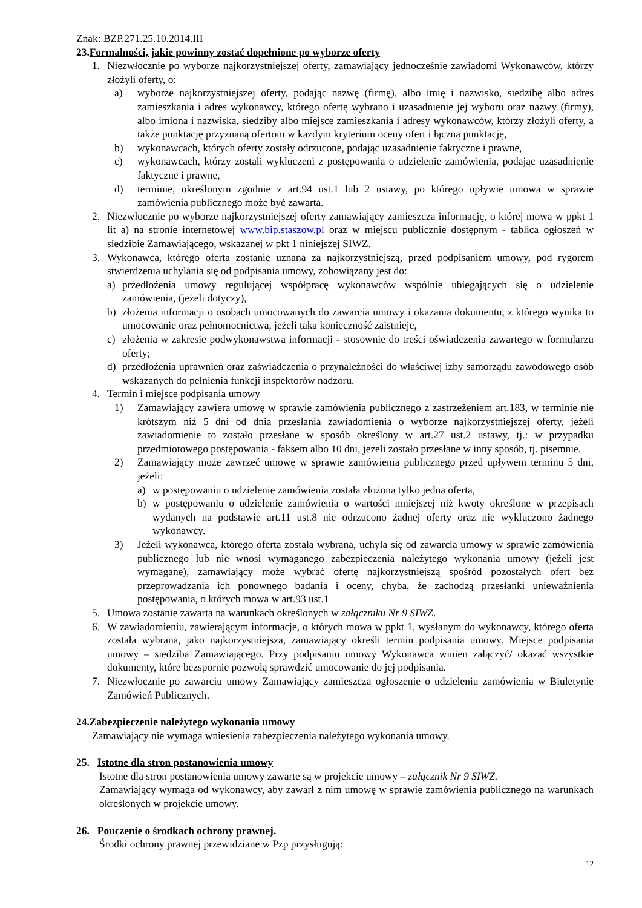Znak: BZP.271.25.10.2014.III
23.Formalności, jakie powinny zostać dopełnione po wyborze oferty
1. Niezwłocznie po wyborze najkorzystniejszej oferty, zamawiający jednocześnie zawiadomi Wykonawców, którzy złożyli oferty, o:
a) wyborze najkorzystniejszej oferty, podając nazwę (firmę), albo imię i nazwisko, siedzibę albo adres zamieszkania i adres wykonawcy, którego ofertę wybrano i uzasadnienie jej wyboru oraz nazwy (firmy), albo imiona i nazwiska, siedziby albo miejsce zamieszkania i adresy wykonawców, którzy złożyli oferty, a także punktację przyznaną ofertom w każdym kryterium oceny ofert i łączną punktację,
b) wykonawcach, których oferty zostały odrzucone, podając uzasadnienie faktyczne i prawne,
c) wykonawcach, którzy zostali wykluczeni z postępowania o udzielenie zamówienia, podając uzasadnienie faktyczne i prawne,
d) terminie, określonym zgodnie z art.94 ust.1 lub 2 ustawy, po którego upływie umowa w sprawie zamówienia publicznego może być zawarta.
2. Niezwłocznie po wyborze najkorzystniejszej oferty zamawiający zamieszcza informację, o której mowa w ppkt 1 lit a) na stronie internetowej www.bip.staszow.pl oraz w miejscu publicznie dostępnym - tablica ogłoszeń w siedzibie Zamawiającego, wskazanej w pkt 1 niniejszej SIWZ.
3. Wykonawca, którego oferta zostanie uznana za najkorzystniejszą, przed podpisaniem umowy, pod rygorem stwierdzenia uchylania się od podpisania umowy, zobowiązany jest do:
a) przedłożenia umowy regulującej współpracę wykonawców wspólnie ubiegających się o udzielenie zamówienia, (jeżeli dotyczy),
b) złożenia informacji o osobach umocowanych do zawarcia umowy i okazania dokumentu, z którego wynika to umocowanie oraz pełnomocnictwa, jeżeli taka konieczność zaistnieje,
c) złożenia w zakresie podwykonawstwa informacji - stosownie do treści oświadczenia zawartego w formularzu oferty;
d) przedłożenia uprawnień oraz zaświadczenia o przynależności do właściwej izby samorządu zawodowego osób wskazanych do pełnienia funkcji inspektorów nadzoru.
4. Termin i miejsce podpisania umowy
1) Zamawiający zawiera umowę w sprawie zamówienia publicznego z zastrzeżeniem art.183, w terminie nie krótszym niż 5 dni od dnia przesłania zawiadomienia o wyborze najkorzystniejszej oferty, jeżeli zawiadomienie to zostało przesłane w sposób określony w art.27 ust.2 ustawy, tj.: w przypadku przedmiotowego postępowania - faksem albo 10 dni, jeżeli zostało przesłane w inny sposób, tj. pisemnie.
2) Zamawiający może zawrzeć umowę w sprawie zamówienia publicznego przed upływem terminu 5 dni, jeżeli:
a) w postępowaniu o udzielenie zamówienia została złożona tylko jedna oferta,
b) w postępowaniu o udzielenie zamówienia o wartości mniejszej niż kwoty określone w przepisach wydanych na podstawie art.11 ust.8 nie odrzucono żadnej oferty oraz nie wykluczono żadnego wykonawcy.
3) Jeżeli wykonawca, którego oferta została wybrana, uchyla się od zawarcia umowy w sprawie zamówienia publicznego lub nie wnosi wymaganego zabezpieczenia należytego wykonania umowy (jeżeli jest wymagane), zamawiający może wybrać ofertę najkorzystniejszą spośród pozostałych ofert bez przeprowadzania ich ponownego badania i oceny, chyba, że zachodzą przesłanki unieważnienia postępowania, o których mowa w art.93 ust.1
5. Umowa zostanie zawarta na warunkach określonych w załączniku Nr 9 SIWZ.
6. W zawiadomieniu, zawierającym informacje, o których mowa w ppkt 1, wysłanym do wykonawcy, którego oferta została wybrana, jako najkorzystniejsza, zamawiający określi termin podpisania umowy. Miejsce podpisania umowy – siedziba Zamawiającego. Przy podpisaniu umowy Wykonawca winien załączyć/ okazać wszystkie dokumenty, które bezspornie pozwolą sprawdzić umocowanie do jej podpisania.
7. Niezwłocznie po zawarciu umowy Zamawiający zamieszcza ogłoszenie o udzieleniu zamówienia w Biuletynie Zamówień Publicznych.
24.Zabezpieczenie należytego wykonania umowy
Zamawiający nie wymaga wniesienia zabezpieczenia należytego wykonania umowy.
25. Istotne dla stron postanowienia umowy
Istotne dla stron postanowienia umowy zawarte są w projekcie umowy – załącznik Nr 9 SIWZ.
Zamawiający wymaga od wykonawcy, aby zawarł z nim umowę w sprawie zamówienia publicznego na warunkach określonych w projekcie umowy.
26. Pouczenie o środkach ochrony prawnej.
Środki ochrony prawnej przewidziane w Pzp przysługują:
12